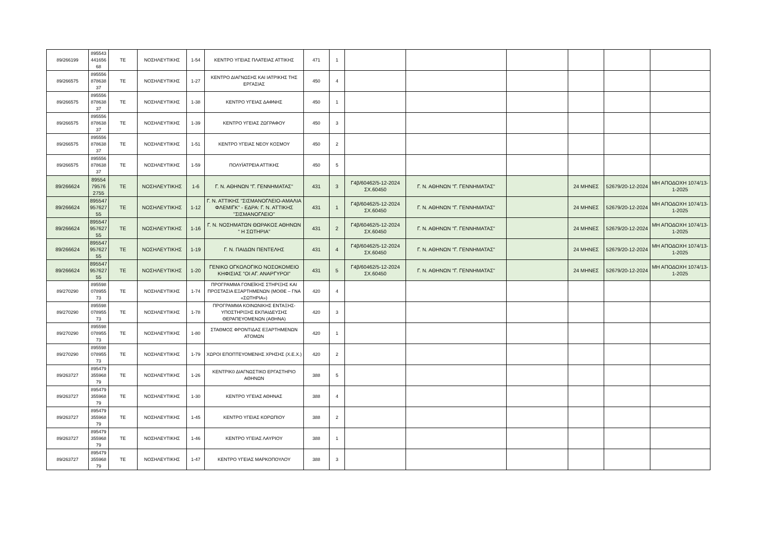| 89/266199 | 895543 441656 68 | ΤΕ | ΝΟΣΗΛΕΥΤΙΚΗΣ | 1-54 | ΚΕΝΤΡΟ ΥΓΕΙΑΣ ΠΛΑΤΕΙΑΣ ΑΤΤΙΚΗΣ | 471 | 1 | | | | | | |
| 89/266575 | 895556 878638 37 | ΤΕ | ΝΟΣΗΛΕΥΤΙΚΗΣ | 1-27 | ΚΕΝΤΡΟ ΔΙΑΓΝΩΣΗΣ ΚΑΙ ΙΑΤΡΙΚΗΣ ΤΗΣ ΕΡΓΑΣΙΑΣ | 450 | 4 | | | | | | |
| 89/266575 | 895556 878638 37 | ΤΕ | ΝΟΣΗΛΕΥΤΙΚΗΣ | 1-38 | ΚΕΝΤΡΟ ΥΓΕΙΑΣ ΔΑΦΝΗΣ | 450 | 1 | | | | | | |
| 89/266575 | 895556 878638 37 | ΤΕ | ΝΟΣΗΛΕΥΤΙΚΗΣ | 1-39 | ΚΕΝΤΡΟ ΥΓΕΙΑΣ ΖΩΓΡΑΦΟΥ | 450 | 3 | | | | | | |
| 89/266575 | 895556 878638 37 | ΤΕ | ΝΟΣΗΛΕΥΤΙΚΗΣ | 1-51 | ΚΕΝΤΡΟ ΥΓΕΙΑΣ ΝΕΟΥ ΚΟΣΜΟΥ | 450 | 2 | | | | | | |
| 89/266575 | 895556 878638 37 | ΤΕ | ΝΟΣΗΛΕΥΤΙΚΗΣ | 1-59 | ΠΟΛΥΪΑΤΡΕΙΑ ΑΤΤΙΚΗΣ | 450 | 5 | | | | | | |
| 89/266624 | 89554 79576 2755 | ΤΕ | ΝΟΣΗΛΕΥΤΙΚΗΣ | 1-6 | Γ. Ν. ΑΘΗΝΩΝ "Γ. ΓΕΝΝΗΜΑΤΑΣ" | 431 | 3 | Γ4β/60462/5-12-2024 ΣΧ.60450 | Γ. Ν. ΑΘΗΝΩΝ "Γ. ΓΕΝΝΗΜΑΤΑΣ" | | 24 ΜΗΝΕΣ | 52679/20-12-2024 | ΜΗ ΑΠΟΔΟΧΗ 1074/13-1-2025 |
| 89/266624 | 895547 957627 55 | ΤΕ | ΝΟΣΗΛΕΥΤΙΚΗΣ | 1-12 | Γ. Ν. ΑΤΤΙΚΗΣ "ΣΙΣΜΑΝΟΓΛΕΙΟ-ΑΜΑΛΙΑ ΦΛΕΜΙΓΚ" - ΕΔΡΑ: Γ. Ν. ΑΤΤΙΚΗΣ ''ΣΙΣΜΑΝΟΓΛΕΙΟ'' | 431 | 1 | Γ4β/60462/5-12-2024 ΣΧ.60450 | Γ. Ν. ΑΘΗΝΩΝ "Γ. ΓΕΝΝΗΜΑΤΑΣ" | | 24 ΜΗΝΕΣ | 52679/20-12-2024 | ΜΗ ΑΠΟΔΟΧΗ 1074/13-1-2025 |
| 89/266624 | 895547 957627 55 | ΤΕ | ΝΟΣΗΛΕΥΤΙΚΗΣ | 1-16 | Γ. Ν. ΝΟΣΗΜΑΤΩΝ ΘΩΡΑΚΟΣ ΑΘΗΝΩΝ " Η ΣΩΤΗΡΙΑ" | 431 | 2 | Γ4β/60462/5-12-2024 ΣΧ.60450 | Γ. Ν. ΑΘΗΝΩΝ "Γ. ΓΕΝΝΗΜΑΤΑΣ" | | 24 ΜΗΝΕΣ | 52679/20-12-2024 | ΜΗ ΑΠΟΔΟΧΗ 1074/13-1-2025 |
| 89/266624 | 895547 957627 55 | ΤΕ | ΝΟΣΗΛΕΥΤΙΚΗΣ | 1-19 | Γ. Ν. ΠΑΙΔΩΝ ΠΕΝΤΕΛΗΣ | 431 | 4 | Γ4β/60462/5-12-2024 ΣΧ.60450 | Γ. Ν. ΑΘΗΝΩΝ "Γ. ΓΕΝΝΗΜΑΤΑΣ" | | 24 ΜΗΝΕΣ | 52679/20-12-2024 | ΜΗ ΑΠΟΔΟΧΗ 1074/13-1-2025 |
| 89/266624 | 895547 957627 55 | ΤΕ | ΝΟΣΗΛΕΥΤΙΚΗΣ | 1-20 | ΓΕΝΙΚΟ ΟΓΚΟΛΟΓΙΚΟ ΝΟΣΟΚΟΜΕΙΟ ΚΗΦΙΣΙΑΣ "ΟΙ ΑΓ. ΑΝΑΡΓΥΡΟΙ" | 431 | 5 | Γ4β/60462/5-12-2024 ΣΧ.60450 | Γ. Ν. ΑΘΗΝΩΝ "Γ. ΓΕΝΝΗΜΑΤΑΣ" | | 24 ΜΗΝΕΣ | 52679/20-12-2024 | ΜΗ ΑΠΟΔΟΧΗ 1074/13-1-2025 |
| 89/270290 | 895598 078955 73 | ΤΕ | ΝΟΣΗΛΕΥΤΙΚΗΣ | 1-74 | ΠΡΟΓΡΑΜΜΑ ΓΟΝΕΪΚΗΣ ΣΤΗΡΙΞΗΣ ΚΑΙ ΠΡΟΣΤΑΣΙΑ ΕΞΑΡΤΗΜΕΝΩΝ (ΜΟΘΕ – ΓΝΑ «ΣΩΤΗΡΙΑ») | 420 | 4 | | | | | | |
| 89/270290 | 895598 078955 73 | ΤΕ | ΝΟΣΗΛΕΥΤΙΚΗΣ | 1-78 | ΠΡΟΓΡΑΜΜΑ ΚΟΙΝΩΝΙΚΗΣ ΕΝΤΑΞΗΣ-ΥΠΟΣΤΗΡΙΞΗΣ ΕΚΠΑΙΔΕΥΣΗΣ ΘΕΡΑΠΕΥΟΜΕΝΩΝ (ΑΘΗΝΑ) | 420 | 3 | | | | | | |
| 89/270290 | 895598 078955 73 | ΤΕ | ΝΟΣΗΛΕΥΤΙΚΗΣ | 1-80 | ΣΤΑΘΜΟΣ ΦΡΟΝΤΙΔΑΣ ΕΞΑΡΤΗΜΕΝΩΝ ΑΤΟΜΩΝ | 420 | 1 | | | | | | |
| 89/270290 | 895598 078955 73 | ΤΕ | ΝΟΣΗΛΕΥΤΙΚΗΣ | 1-79 | ΧΩΡΟΙ ΕΠΟΠΤΕΥΟΜΕΝΗΣ ΧΡΗΣΗΣ (Χ.Ε.Χ.) | 420 | 2 | | | | | | |
| 89/263727 | 895479 355968 79 | ΤΕ | ΝΟΣΗΛΕΥΤΙΚΗΣ | 1-26 | ΚΕΝΤΡΙΚ0 ΔΙΑΓΝΩΣΤΙΚΟ ΕΡΓΑΣΤΗΡΙΟ ΑΘΗΝΩΝ | 388 | 5 | | | | | | |
| 89/263727 | 895479 355968 79 | ΤΕ | ΝΟΣΗΛΕΥΤΙΚΗΣ | 1-30 | ΚΕΝΤΡΟ ΥΓΕΙΑΣ ΑΘΗΝΑΣ | 388 | 4 | | | | | | |
| 89/263727 | 895479 355968 79 | ΤΕ | ΝΟΣΗΛΕΥΤΙΚΗΣ | 1-45 | ΚΕΝΤΡΟ ΥΓΕΙΑΣ ΚΟΡΩΠΙΟΥ | 388 | 2 | | | | | | |
| 89/263727 | 895479 355968 79 | ΤΕ | ΝΟΣΗΛΕΥΤΙΚΗΣ | 1-46 | ΚΕΝΤΡΟ ΥΓΕΙΑΣ ΛΑΥΡΙΟΥ | 388 | 1 | | | | | | |
| 89/263727 | 895479 355968 79 | ΤΕ | ΝΟΣΗΛΕΥΤΙΚΗΣ | 1-47 | ΚΕΝΤΡΟ ΥΓΕΙΑΣ ΜΑΡΚΟΠΟΥΛΟΥ | 388 | 3 | | | | | | |